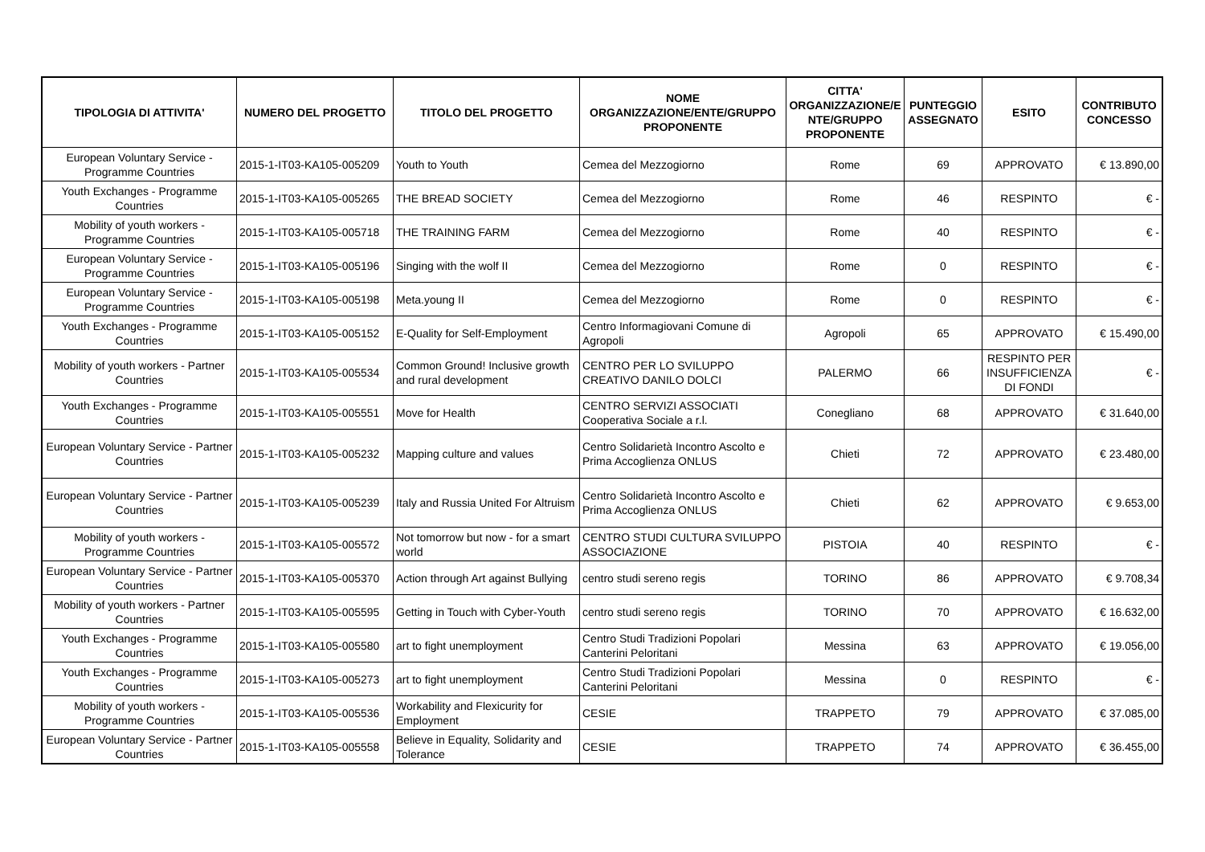| TIPOLOGIA DI ATTIVITA' | NUMERO DEL PROGETTO | TITOLO DEL PROGETTO | NOME ORGANIZZAZIONE/ENTE/GRUPPO PROPONENTE | CITTA' ORGANIZZAZIONE/E NTE/GRUPPO PROPONENTE | PUNTEGGIO ASSEGNATO | ESITO | CONTRIBUTO CONCESSO |
| --- | --- | --- | --- | --- | --- | --- | --- |
| European Voluntary Service - Programme Countries | 2015-1-IT03-KA105-005209 | Youth to Youth | Cemea del Mezzogiorno | Rome | 69 | APPROVATO | € 13.890,00 |
| Youth Exchanges - Programme Countries | 2015-1-IT03-KA105-005265 | THE BREAD SOCIETY | Cemea del Mezzogiorno | Rome | 46 | RESPINTO | € - |
| Mobility of youth workers - Programme Countries | 2015-1-IT03-KA105-005718 | THE TRAINING FARM | Cemea del Mezzogiorno | Rome | 40 | RESPINTO | € - |
| European Voluntary Service - Programme Countries | 2015-1-IT03-KA105-005196 | Singing with the wolf II | Cemea del Mezzogiorno | Rome | 0 | RESPINTO | € - |
| European Voluntary Service - Programme Countries | 2015-1-IT03-KA105-005198 | Meta.young II | Cemea del Mezzogiorno | Rome | 0 | RESPINTO | € - |
| Youth Exchanges - Programme Countries | 2015-1-IT03-KA105-005152 | E-Quality for Self-Employment | Centro Informagiovani Comune di Agropoli | Agropoli | 65 | APPROVATO | € 15.490,00 |
| Mobility of youth workers - Partner Countries | 2015-1-IT03-KA105-005534 | Common Ground! Inclusive growth and rural development | CENTRO PER LO SVILUPPO CREATIVO DANILO DOLCI | PALERMO | 66 | RESPINTO PER INSUFFICIENZA DI FONDI | € - |
| Youth Exchanges - Programme Countries | 2015-1-IT03-KA105-005551 | Move for Health | CENTRO SERVIZI ASSOCIATI Cooperativa Sociale a r.l. | Conegliano | 68 | APPROVATO | € 31.640,00 |
| European Voluntary Service - Partner Countries | 2015-1-IT03-KA105-005232 | Mapping culture and values | Centro Solidarietà Incontro Ascolto e Prima Accoglienza ONLUS | Chieti | 72 | APPROVATO | € 23.480,00 |
| European Voluntary Service - Partner Countries | 2015-1-IT03-KA105-005239 | Italy and Russia United For Altruism | Centro Solidarietà Incontro Ascolto e Prima Accoglienza ONLUS | Chieti | 62 | APPROVATO | € 9.653,00 |
| Mobility of youth workers - Programme Countries | 2015-1-IT03-KA105-005572 | Not tomorrow but now - for a smart world | CENTRO STUDI CULTURA SVILUPPO ASSOCIAZIONE | PISTOIA | 40 | RESPINTO | € - |
| European Voluntary Service - Partner Countries | 2015-1-IT03-KA105-005370 | Action through Art against Bullying | centro studi sereno regis | TORINO | 86 | APPROVATO | € 9.708,34 |
| Mobility of youth workers - Partner Countries | 2015-1-IT03-KA105-005595 | Getting in Touch with Cyber-Youth | centro studi sereno regis | TORINO | 70 | APPROVATO | € 16.632,00 |
| Youth Exchanges - Programme Countries | 2015-1-IT03-KA105-005580 | art to fight unemployment | Centro Studi Tradizioni Popolari Canterini Peloritani | Messina | 63 | APPROVATO | € 19.056,00 |
| Youth Exchanges - Programme Countries | 2015-1-IT03-KA105-005273 | art to fight unemployment | Centro Studi Tradizioni Popolari Canterini Peloritani | Messina | 0 | RESPINTO | € - |
| Mobility of youth workers - Programme Countries | 2015-1-IT03-KA105-005536 | Workability and Flexicurity for Employment | CESIE | TRAPPETO | 79 | APPROVATO | € 37.085,00 |
| European Voluntary Service - Partner Countries | 2015-1-IT03-KA105-005558 | Believe in Equality, Solidarity and Tolerance | CESIE | TRAPPETO | 74 | APPROVATO | € 36.455,00 |